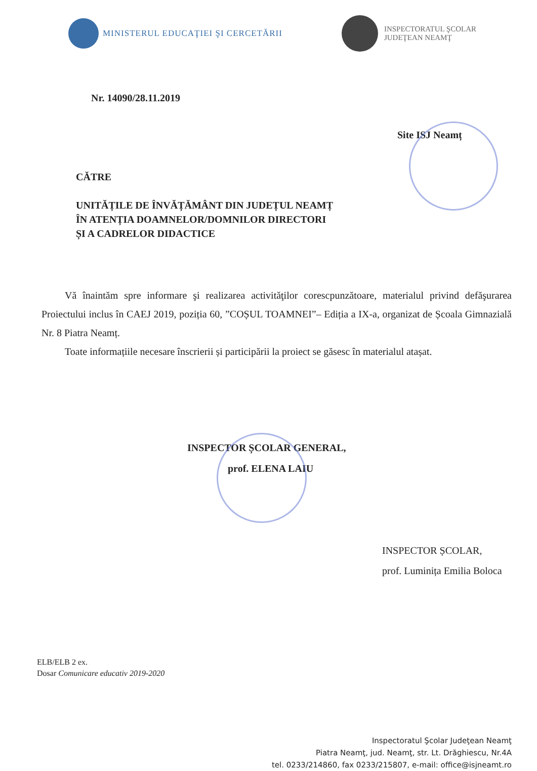MINISTERUL EDUCAŢIEI ŞI CERCETĂRII
INSPECTORATUL ŞCOLAR
JUDEŢEAN NEAMŢ
Nr. 14090/28.11.2019
Site ISJ Neamț
CĂTRE
UNITĂȚILE DE ÎNVĂȚĂMÂNT DIN JUDEȚUL NEAMȚ
ÎN ATENȚIA DOAMNELOR/DOMNILOR DIRECTORI
ȘI A CADRELOR DIDACTICE
Vă înaintăm spre informare şi realizarea activităţilor corescpunzătoare, materialul privind defăşurarea Proiectului inclus în CAEJ 2019, poziția 60, ”COȘUL TOAMNEI”– Ediția a IX-a, organizat de Școala Gimnazială Nr. 8 Piatra Neamț.
Toate informațiile necesare înscrierii și participării la proiect se găsesc în materialul atașat.
INSPECTOR ȘCOLAR GENERAL,
prof. ELENA LAIU
INSPECTOR ȘCOLAR,
prof. Luminița Emilia Boloca
ELB/ELB 2 ex.
Dosar Comunicare educativ 2019-2020
Inspectoratul Şcolar Judeţean Neamţ
Piatra Neamţ, jud. Neamţ, str. Lt. Drăghiescu, Nr.4A
tel. 0233/214860, fax 0233/215807, e-mail: office@isjneamt.ro